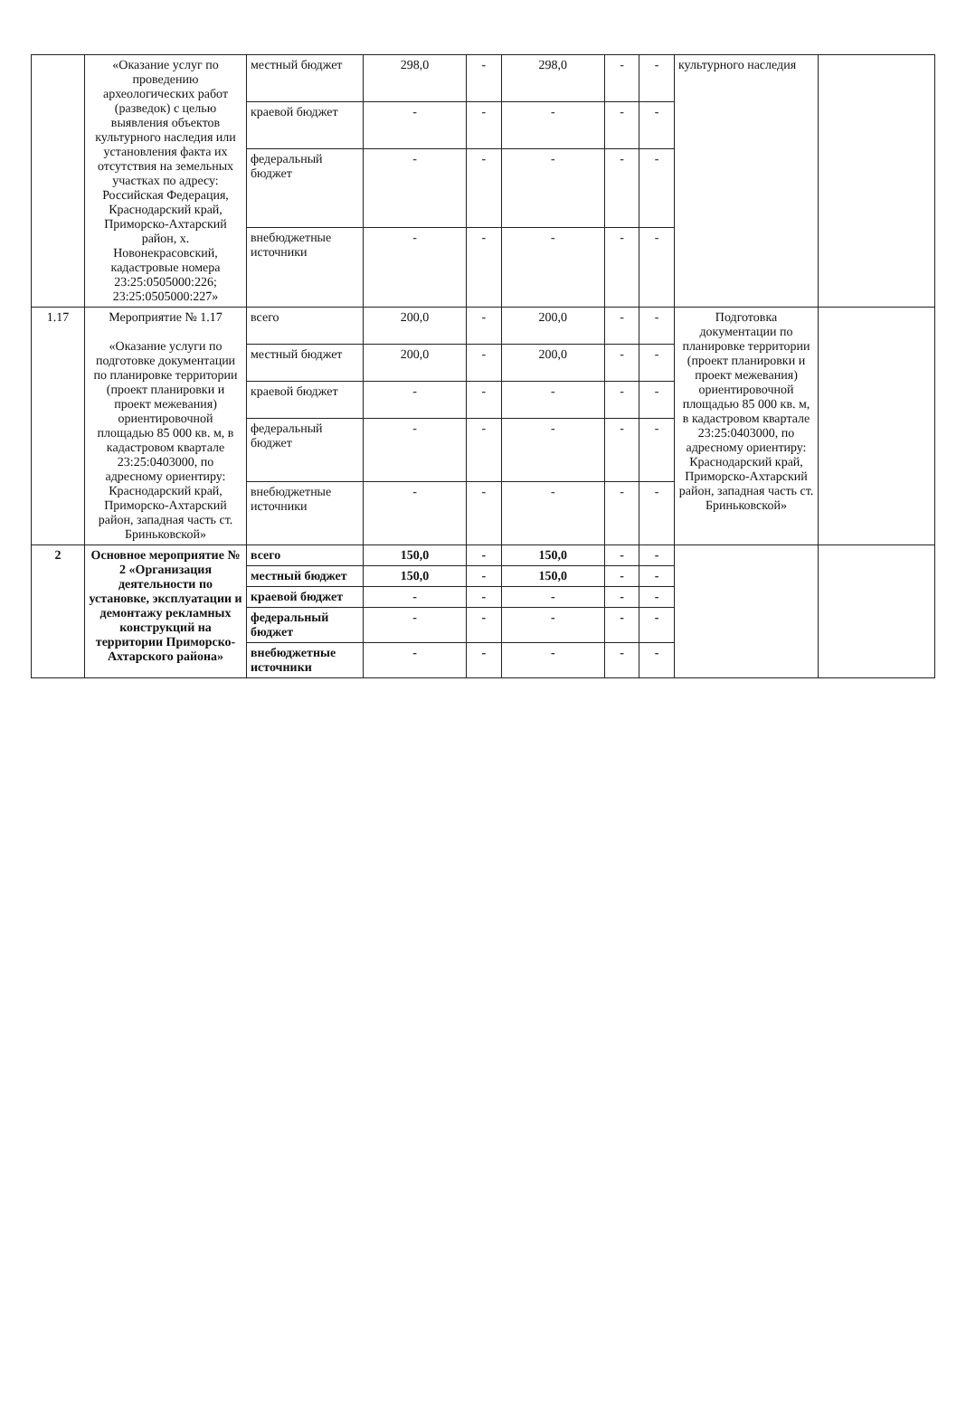| | «Оказание услуг по проведению археологических работ (разведок) с целью выявления объектов культурного наследия или установления факта их отсутствия на земельных участках по адресу: Российская Федерация, Краснодарский край, Приморско-Ахтарский район, х. Новонекрасовский, кадастровые номера 23:25:0505000:226; 23:25:0505000:227» | местный бюджет | 298,0 | - | 298,0 | - | - | культурного наследия | |
| | | краевой бюджет | - | - | - | - | - | | |
| | | федеральный бюджет | - | - | - | - | - | | |
| | | внебюджетные источники | - | - | - | - | - | | |
| 1.17 | Мероприятие № 1.17 «Оказание услуги по подготовке документации по планировке территории (проект планировки и проект межевания) ориентировочной площадью 85 000 кв. м, в кадастровом квартале 23:25:0403000, по адресному ориентиру: Краснодарский край, Приморско-Ахтарский район, западная часть ст. Бриньковской» | всего | 200,0 | - | 200,0 | - | - | Подготовка документации по планировке территории (проект планировки и проект межевания) ориентировочной площадью 85 000 кв. м, в кадастровом квартале 23:25:0403000, по адресному ориентиру: Краснодарский край, Приморско-Ахтарский район, западная часть ст. Бриньковской» | |
| | | местный бюджет | 200,0 | - | 200,0 | - | - | | |
| | | краевой бюджет | - | - | - | - | - | | |
| | | федеральный бюджет | - | - | - | - | - | | |
| | | внебюджетные источники | - | - | - | - | - | | |
| 2 | Основное мероприятие № 2 «Организация деятельности по установке, эксплуатации и демонтажу рекламных конструкций на территории Приморско-Ахтарского района» | всего | 150,0 | - | 150,0 | - | - | | |
| | | местный бюджет | 150,0 | - | 150,0 | - | - | | |
| | | краевой бюджет | - | - | - | - | - | | |
| | | федеральный бюджет | - | - | - | - | - | | |
| | | внебюджетные источники | - | - | - | - | - | | |